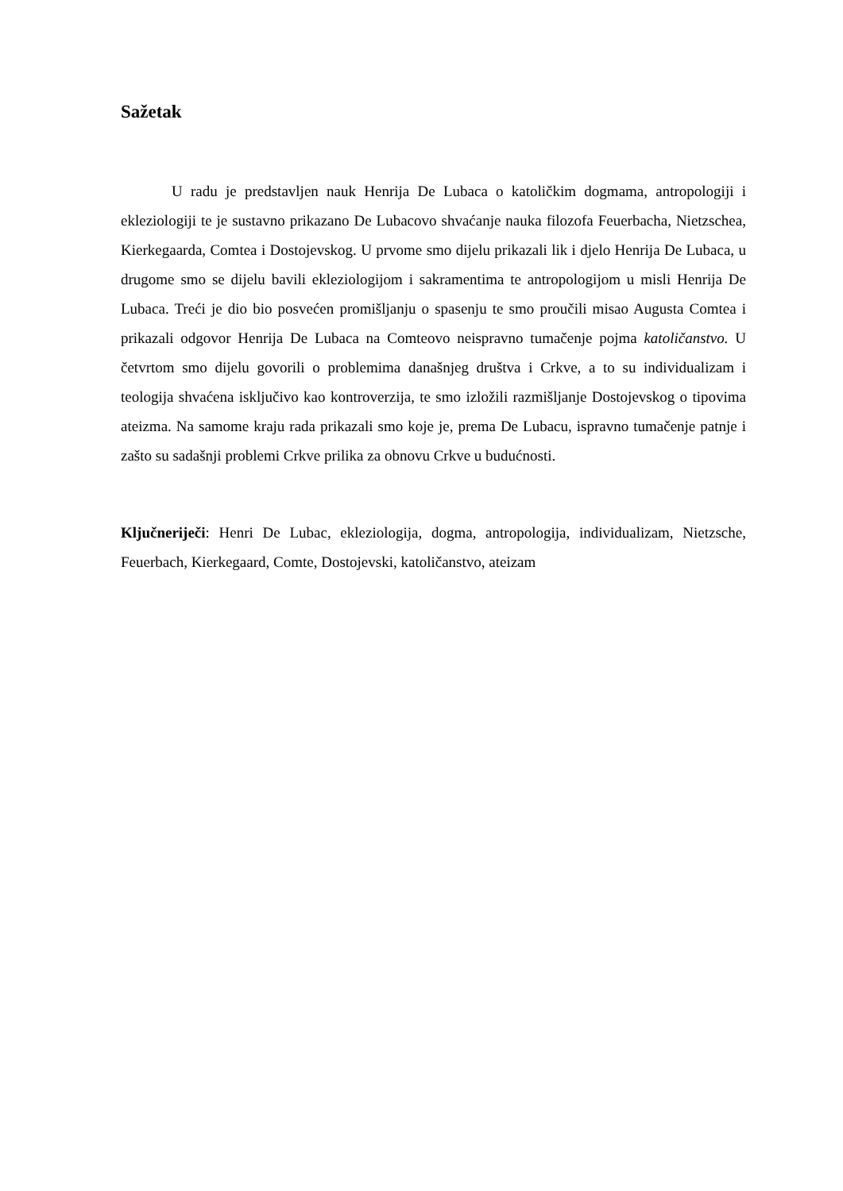Sažetak
U radu je predstavljen nauk Henrija De Lubaca o katoličkim dogmama, antropologiji i ekleziologiji te je sustavno prikazano De Lubacovo shvaćanje nauka filozofa Feuerbacha, Nietzschea, Kierkegaarda, Comtea i Dostojevskog. U prvome smo dijelu prikazali lik i djelo Henrija De Lubaca, u drugome smo se dijelu bavili ekleziologijom i sakramentima te antropologijom u misli Henrija De Lubaca. Treći je dio bio posvećen promišljanju o spasenju te smo proučili misao Augusta Comtea i prikazali odgovor Henrija De Lubaca na Comteovo neispravno tumačenje pojma katoličanstvo. U četvrtom smo dijelu govorili o problemima današnjeg društva i Crkve, a to su individualizam i teologija shvaćena isključivo kao kontroverzija, te smo izložili razmišljanje Dostojevskog o tipovima ateizma. Na samome kraju rada prikazali smo koje je, prema De Lubacu, ispravno tumačenje patnje i zašto su sadašnji problemi Crkve prilika za obnovu Crkve u budućnosti.
Ključneriječi: Henri De Lubac, ekleziologija, dogma, antropologija, individualizam, Nietzsche, Feuerbach, Kierkegaard, Comte, Dostojevski, katoličanstvo, ateizam